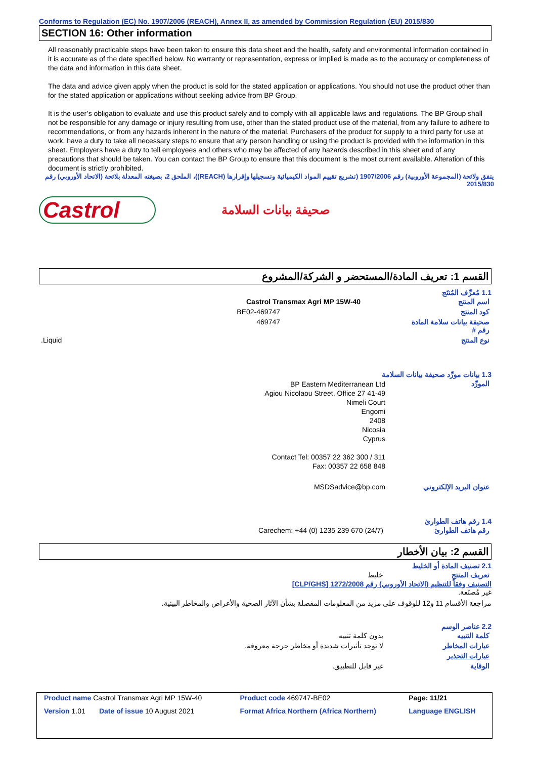Conforms to Regulation (EC) No. 1907/2006 (REACH), Annex II, as amended by Commission Regulation (EU) 2015/830
SECTION 16: Other information
All reasonably practicable steps have been taken to ensure this data sheet and the health, safety and environmental information contained in it is accurate as of the date specified below. No warranty or representation, express or implied is made as to the accuracy or completeness of the data and information in this data sheet.
The data and advice given apply when the product is sold for the stated application or applications. You should not use the product other than for the stated application or applications without seeking advice from BP Group.
It is the user’s obligation to evaluate and use this product safely and to comply with all applicable laws and regulations. The BP Group shall not be responsible for any damage or injury resulting from use, other than the stated product use of the material, from any failure to adhere to recommendations, or from any hazards inherent in the nature of the material. Purchasers of the product for supply to a third party for use at work, have a duty to take all necessary steps to ensure that any person handling or using the product is provided with the information in this sheet. Employers have a duty to tell employees and others who may be affected of any hazards described in this sheet and of any precautions that should be taken. You can contact the BP Group to ensure that this document is the most current available. Alteration of this document is strictly prohibited.
يتفق ولائحة (المجموعة الأوروبية) رقم 1907/2006 (تشريع تقييم المواد الكيميائية وتسجيلها وإقرارها (REACH))، الملحق 2، بصيغته المعدلة بلائحة (الاتحاد الأوروبي) رقم 2015/830
Castrol
صحيفة بيانات السلامة
القسم 1: تعريف المادة/المستحضر و الشركة/المشروع
1.1 مُعرِّف المُنتَج
| اسم المنتج | Castrol Transmax Agri MP 15W-40 |
| كود المنتج | 469747-BE02 |
| صحيفة بيانات سلامة المادة رقم # | 469747 |
| نوع المنتج | Liquid. |
1.3 بيانات مورِّد صحيفة بيانات السلامة
| المورِّد | BP Eastern Mediterranean Ltd 41-49 Agiou Nicolaou Street, Office 27 Nimeli Court Engomi 2408 Nicosia Cyprus Contact Tel: 00357 22 362 300 / 311 Fax: 00357 22 658 848 |
| عنوان البريد الإلكتروني | MSDSadvice@bp.com |
1.4 رقم هاتف الطوارئ
| رقم هاتف الطوارئ | Carechem: +44 (0) 1235 239 670 (24/7) |
القسم 2: بيان الأخطار
2.1 تصنيف المادة أو الخليط
| تعريف المنتج | خليط |
التصنيف وفقاً للتنظيم (الاتحاد الأوروبي) رقم 1272/2008 [CLP/GHS]
غير مُصنّفة.
مراجعة الأقسام 11 و12 للوقوف على مزيد من المعلومات المفصلة بشأن الآثار الصحية والأعراض والمخاطر البيئية.
2.2 عناصر الوسم
| كلمة التنبيه | بدون كلمة تنبيه |
| عبارات المخاطر | لا توجد تأثيرات شديدة أو مخاطر حرجة معروفة. |
| عبارات التحذير | |
| الوقاية | غير قابل للتطبيق. |
| Product name Castrol Transmax Agri MP 15W-40 | Product code 469747-BE02 | Page: 11/21 |
| Version 1.01 Date of issue 10 August 2021 | Format Africa Northern (Africa Northern) | Language ENGLISH |